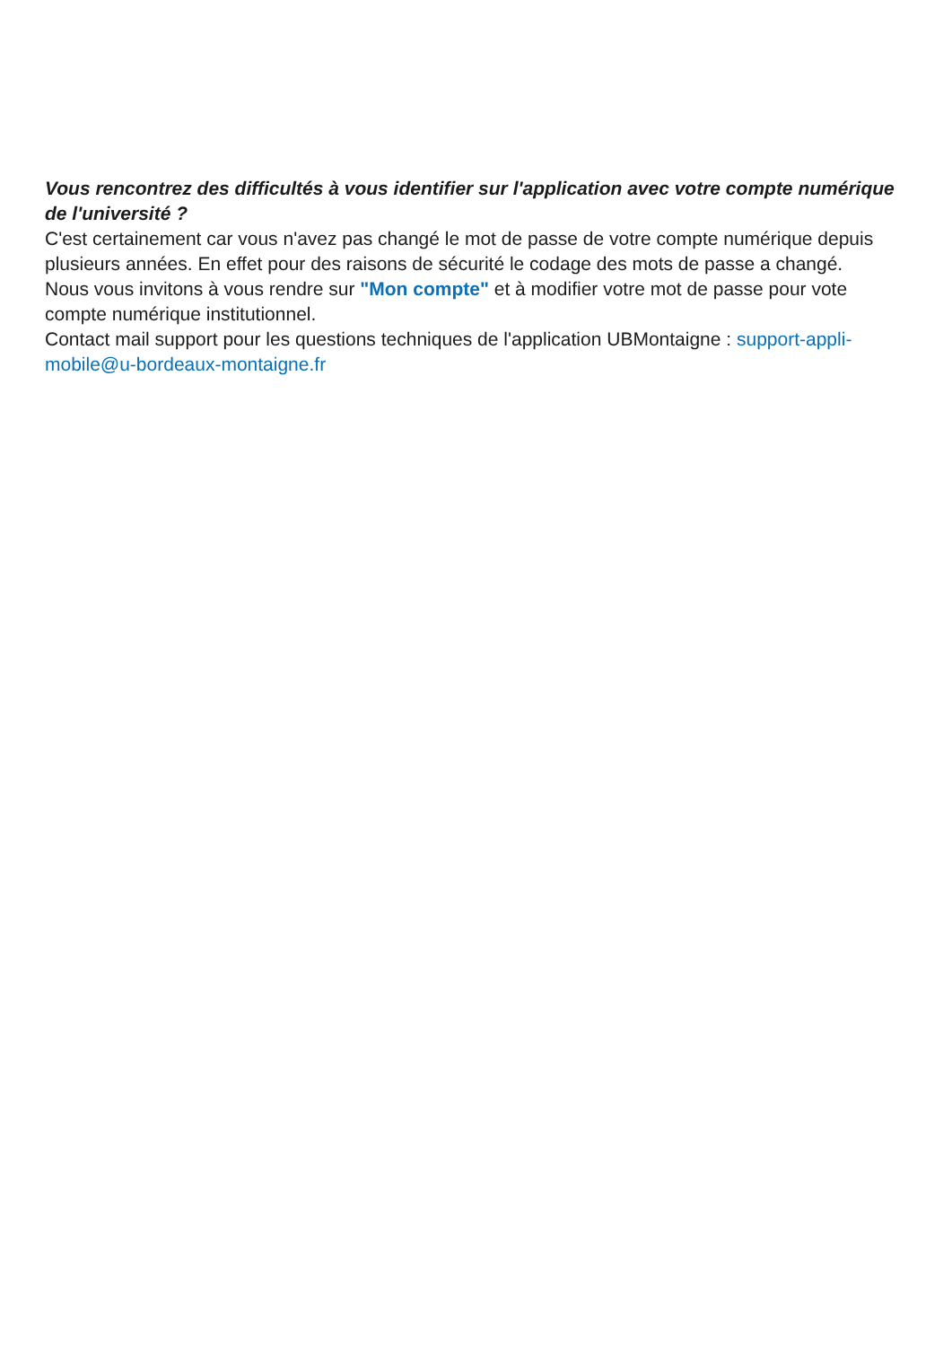Vous rencontrez des difficultés à vous identifier sur l'application avec votre compte numérique de l'université ?
C'est certainement car vous n'avez pas changé le mot de passe de votre compte numérique depuis plusieurs années. En effet pour des raisons de sécurité le codage des mots de passe a changé.
Nous vous invitons à vous rendre sur "Mon compte" et à modifier votre mot de passe pour vote compte numérique institutionnel.
Contact mail support pour les questions techniques de l'application UBMontaigne : support-appli-mobile@u-bordeaux-montaigne.fr